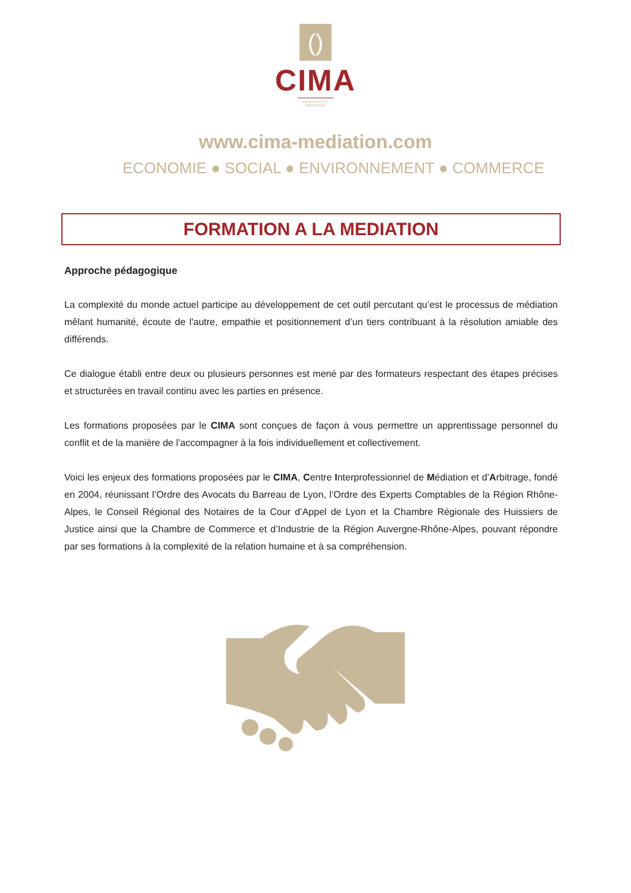()
CIMA
MÉDIATION ET ARBITRAGE
www.cima-mediation.com
ECONOMIE ● SOCIAL ● ENVIRONNEMENT ● COMMERCE
FORMATION A LA MEDIATION
Approche pédagogique
La complexité du monde actuel participe au développement de cet outil percutant qu’est le processus de médiation mêlant humanité, écoute de l'autre, empathie et positionnement d’un tiers contribuant à la résolution amiable des différends.
Ce dialogue établi entre deux ou plusieurs personnes est mené par des formateurs respectant des étapes précises et structurées en travail continu avec les parties en présence.
Les formations proposées par le CIMA sont conçues de façon à vous permettre un apprentissage personnel du conflit et de la manière de l’accompagner à la fois individuellement et collectivement.
Voici les enjeux des formations proposées par le CIMA, Centre Interprofessionnel de Médiation et d’Arbitrage, fondé en 2004, réunissant l’Ordre des Avocats du Barreau de Lyon, l’Ordre des Experts Comptables de la Région Rhône-Alpes, le Conseil Régional des Notaires de la Cour d’Appel de Lyon et la Chambre Régionale des Huissiers de Justice ainsi que la Chambre de Commerce et d’Industrie de la Région Auvergne-Rhône-Alpes, pouvant répondre par ses formations à la complexité de la relation humaine et à sa compréhension.